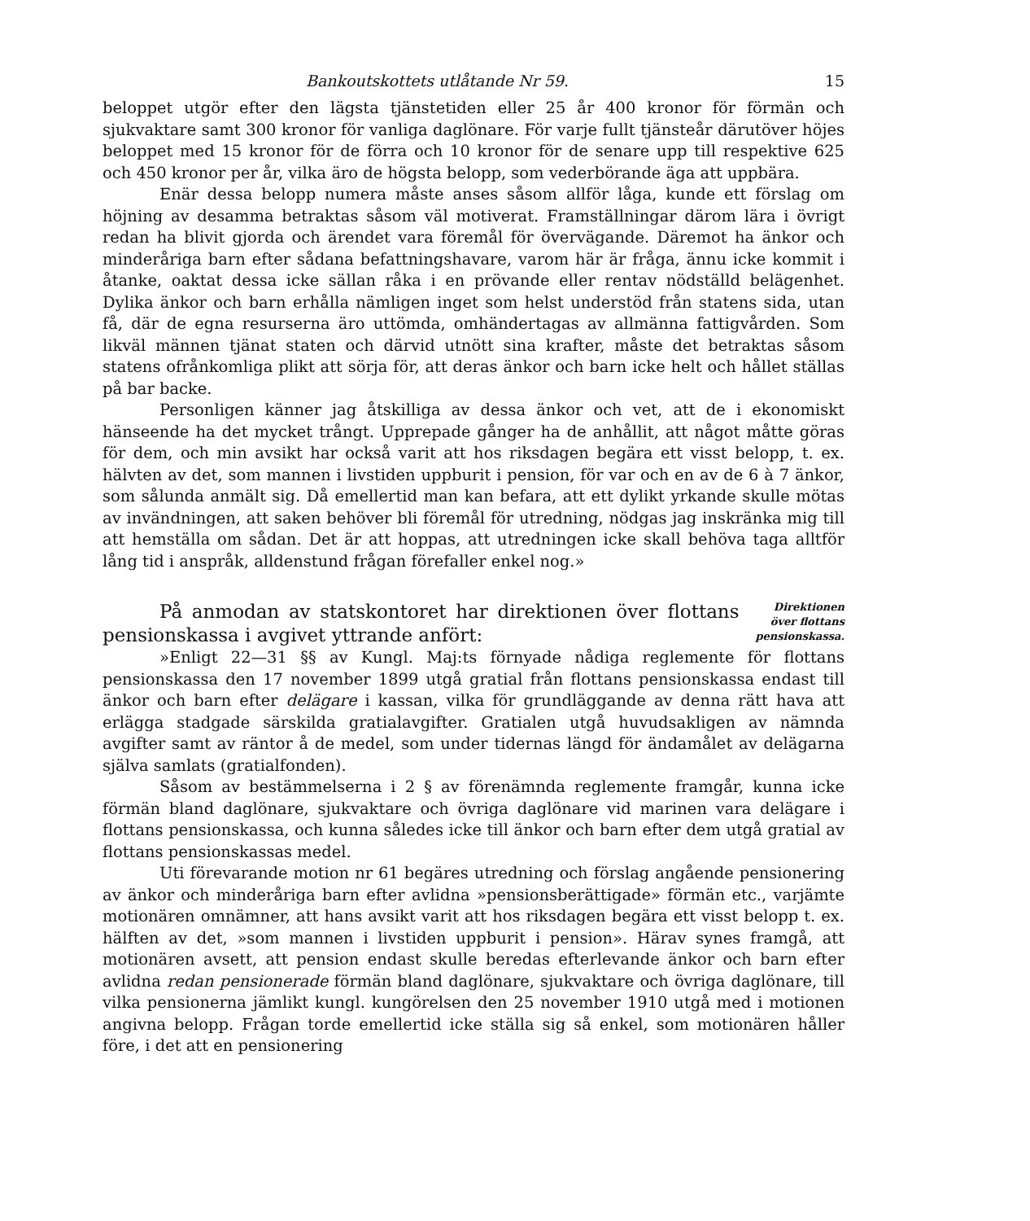Bankoutskottets utlåtande Nr 59. 15
beloppet utgör efter den lägsta tjänstetiden eller 25 år 400 kronor för förmän och sjukvaktare samt 300 kronor för vanliga daglönare. För varje fullt tjänsteår därutöver höjes beloppet med 15 kronor för de förra och 10 kronor för de senare upp till respektive 625 och 450 kronor per år, vilka äro de högsta belopp, som vederbörande äga att uppbära.
Enär dessa belopp numera måste anses såsom allför låga, kunde ett förslag om höjning av desamma betraktas såsom väl motiverat. Framställningar därom lära i övrigt redan ha blivit gjorda och ärendet vara föremål för övervägande. Däremot ha änkor och minderåriga barn efter sådana befattningshavare, varom här är fråga, ännu icke kommit i åtanke, oaktat dessa icke sällan råka i en prövande eller rentav nödställd belägenhet. Dylika änkor och barn erhålla nämligen inget som helst understöd från statens sida, utan få, där de egna resurserna äro uttömda, omhändertagas av allmänna fattigvården. Som likväl männen tjänat staten och därvid utnött sina krafter, måste det betraktas såsom statens ofrånkomliga plikt att sörja för, att deras änkor och barn icke helt och hållet ställas på bar backe.
Personligen känner jag åtskilliga av dessa änkor och vet, att de i ekonomiskt hänseende ha det mycket trångt. Upprepade gånger ha de anhållit, att något måtte göras för dem, och min avsikt har också varit att hos riksdagen begära ett visst belopp, t. ex. hälvten av det, som mannen i livstiden uppburit i pension, för var och en av de 6 à 7 änkor, som sålunda anmält sig. Då emellertid man kan befara, att ett dylikt yrkande skulle mötas av invändningen, att saken behöver bli föremål för utredning, nödgas jag inskränka mig till att hemställa om sådan. Det är att hoppas, att utredningen icke skall behöva taga alltför lång tid i anspråk, alldenstund frågan förefaller enkel nog.»
På anmodan av statskontoret har direktionen över flottans pensionskassa i avgivet yttrande anfört:
Direktionen över flottans pensionskassa.
»Enligt 22—31 §§ av Kungl. Maj:ts förnyade nådiga reglemente för flottans pensionskassa den 17 november 1899 utgå gratial från flottans pensionskassa endast till änkor och barn efter delägare i kassan, vilka för grundläggande av denna rätt hava att erlägga stadgade särskilda gratialavgifter. Gratialen utgå huvudsakligen av nämnda avgifter samt av räntor å de medel, som under tidernas längd för ändamålet av delägarna själva samlats (gratialfonden).
Såsom av bestämmelserna i 2 § av förenämnda reglemente framgår, kunna icke förmän bland daglönare, sjukvaktare och övriga daglönare vid marinen vara delägare i flottans pensionskassa, och kunna således icke till änkor och barn efter dem utgå gratial av flottans pensionskassas medel.
Uti förevarande motion nr 61 begäres utredning och förslag angående pensionering av änkor och minderåriga barn efter avlidna »pensionsberättigade» förmän etc., varjämte motionären omnämner, att hans avsikt varit att hos riksdagen begära ett visst belopp t. ex. hälften av det, »som mannen i livstiden uppburit i pension». Härav synes framgå, att motionären avsett, att pension endast skulle beredas efterlevande änkor och barn efter avlidna redan pensionerade förmän bland daglönare, sjukvaktare och övriga daglönare, till vilka pensionerna jämlikt kungl. kungörelsen den 25 november 1910 utgå med i motionen angivna belopp. Frågan torde emellertid icke ställa sig så enkel, som motionären håller före, i det att en pensionering